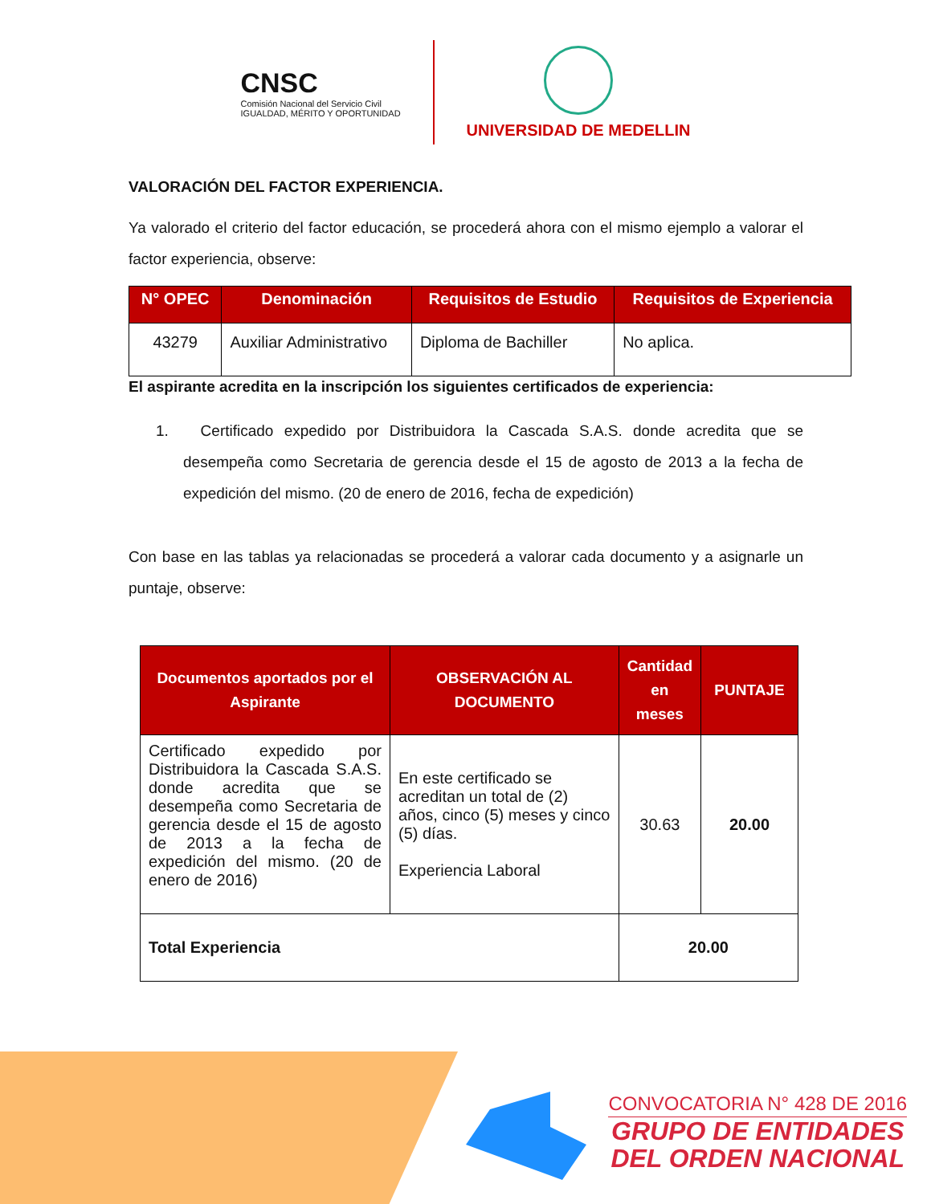CNSC
Comisión Nacional del Servicio Civil
IGUALDAD, MÉRITO Y OPORTUNIDAD
UNIVERSIDAD DE MEDELLIN
VALORACIÓN DEL FACTOR EXPERIENCIA.
Ya valorado el criterio del factor educación, se procederá ahora con el mismo ejemplo a valorar el factor experiencia, observe:
| N° OPEC | Denominación | Requisitos de Estudio | Requisitos de Experiencia |
| --- | --- | --- | --- |
| 43279 | Auxiliar Administrativo | Diploma de Bachiller | No aplica. |
El aspirante acredita en la inscripción los siguientes certificados de experiencia:
1. Certificado expedido por Distribuidora la Cascada S.A.S. donde acredita que se desempeña como Secretaria de gerencia desde el 15 de agosto de 2013 a la fecha de expedición del mismo. (20 de enero de 2016, fecha de expedición)
Con base en las tablas ya relacionadas se procederá a valorar cada documento y a asignarle un puntaje, observe:
| Documentos aportados por el Aspirante | OBSERVACIÓN AL DOCUMENTO | Cantidad en meses | PUNTAJE |
| --- | --- | --- | --- |
| Certificado expedido por Distribuidora la Cascada S.A.S. donde acredita que se desempeña como Secretaria de gerencia desde el 15 de agosto de 2013 a la fecha de expedición del mismo. (20 de enero de 2016) | En este certificado se acreditan un total de (2) años, cinco (5) meses y cinco (5) días. Experiencia Laboral | 30.63 | 20.00 |
| Total Experiencia | | 20.00 | |
CONVOCATORIA N° 428 DE 2016
GRUPO DE ENTIDADES
DEL ORDEN NACIONAL